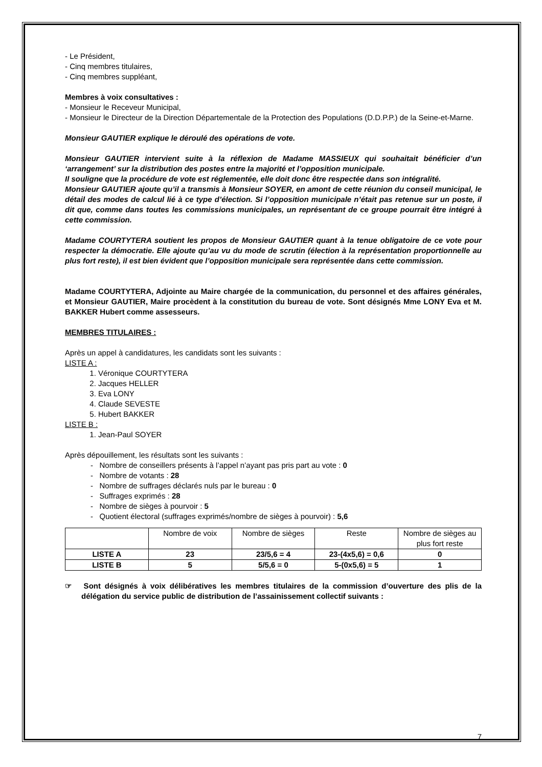- Le Président,
- Cinq membres titulaires,
- Cinq membres suppléant,
Membres à voix consultatives :
- Monsieur le Receveur Municipal,
- Monsieur le Directeur de la Direction Départementale de la Protection des Populations (D.D.P.P.) de la Seine-et-Marne.
Monsieur GAUTIER explique le déroulé des opérations de vote.
Monsieur GAUTIER intervient suite à la réflexion de Madame MASSIEUX qui souhaitait bénéficier d’un ‘arrangement’ sur la distribution des postes entre la majorité et l’opposition municipale.
Il souligne que la procédure de vote est réglementée, elle doit donc être respectée dans son intégralité.
Monsieur GAUTIER ajoute qu’il a transmis à Monsieur SOYER, en amont de cette réunion du conseil municipal, le détail des modes de calcul lié à ce type d’élection. Si l’opposition municipale n’était pas retenue sur un poste, il dit que, comme dans toutes les commissions municipales, un représentant de ce groupe pourrait être intégré à cette commission.
Madame COURTYTERA soutient les propos de Monsieur GAUTIER quant à la tenue obligatoire de ce vote pour respecter la démocratie. Elle ajoute qu’au vu du mode de scrutin (élection à la représentation proportionnelle au plus fort reste), il est bien évident que l’opposition municipale sera représentée dans cette commission.
Madame COURTYTERA, Adjointe au Maire chargée de la communication, du personnel et des affaires générales, et Monsieur GAUTIER, Maire procèdent à la constitution du bureau de vote. Sont désignés Mme LONY Eva et M. BAKKER Hubert comme assesseurs.
MEMBRES TITULAIRES :
Après un appel à candidatures, les candidats sont les suivants :
LISTE A :
1. Véronique COURTYTERA
2. Jacques HELLER
3. Eva LONY
4. Claude SEVESTE
5. Hubert BAKKER
LISTE B :
1. Jean-Paul SOYER
Après dépouillement, les résultats sont les suivants :
- Nombre de conseillers présents à l’appel n’ayant pas pris part au vote : 0
- Nombre de votants : 28
- Nombre de suffrages déclarés nuls par le bureau : 0
- Suffrages exprimés : 28
- Nombre de sièges à pourvoir : 5
- Quotient électoral (suffrages exprimés/nombre de sièges à pourvoir) : 5,6
| | Nombre de voix | Nombre de sièges | Reste | Nombre de sièges au plus fort reste |
| --- | --- | --- | --- | --- |
| LISTE A | 23 | 23/5,6 = 4 | 23-(4x5,6) = 0,6 | 0 |
| LISTE B | 5 | 5/5,6 = 0 | 5-(0x5,6) = 5 | 1 |
☞ Sont désignés à voix délibératives les membres titulaires de la commission d’ouverture des plis de la délégation du service public de distribution de l’assainissement collectif suivants :
7